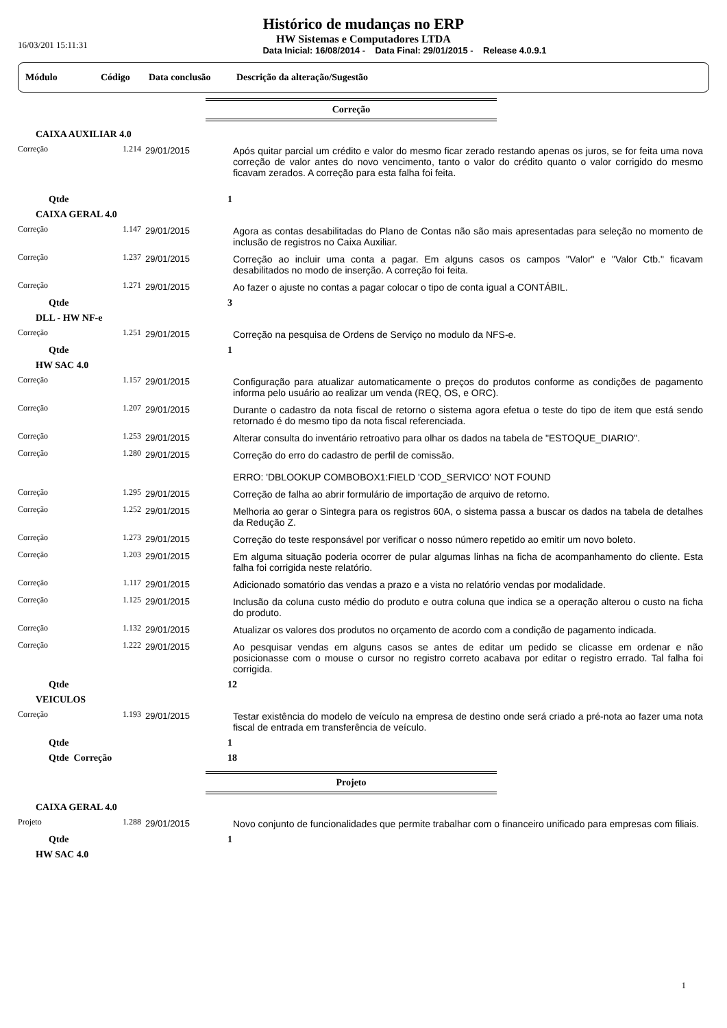16/03/201 15:11:31
Histórico de mudanças no ERP
HW Sistemas e Computadores LTDA
Data Inicial: 16/08/2014 - Data Final: 29/01/2015 - Release 4.0.9.1
Módulo Código Data conclusão Descrição da alteração/Sugestão
Correção
| CAIXA AUXILIAR 4.0 | | | |
| Correção | 1.214 | 29/01/2015 | Após quitar parcial um crédito e valor do mesmo ficar zerado restando apenas os juros, se for feita uma nova correção de valor antes do novo vencimento, tanto o valor do crédito quanto o valor corrigido do mesmo ficavam zerados. A correção para esta falha foi feita. |
| Qtde | | | 1 |
| CAIXA GERAL 4.0 | | | |
| Correção | 1.147 | 29/01/2015 | Agora as contas desabilitadas do Plano de Contas não são mais apresentadas para seleção no momento de inclusão de registros no Caixa Auxiliar. |
| Correção | 1.237 | 29/01/2015 | Correção ao incluir uma conta a pagar. Em alguns casos os campos "Valor" e "Valor Ctb." ficavam desabilitados no modo de inserção. A correção foi feita. |
| Correção | 1.271 | 29/01/2015 | Ao fazer o ajuste no contas a pagar colocar o tipo de conta igual a CONTÁBIL. |
| Qtde | | | 3 |
| DLL - HW NF-e | | | |
| Correção | 1.251 | 29/01/2015 | Correção na pesquisa de Ordens de Serviço no modulo da NFS-e. |
| Qtde | | | 1 |
| HW SAC 4.0 | | | |
| Correção | 1.157 | 29/01/2015 | Configuração para atualizar automaticamente o preços do produtos conforme as condições de pagamento informa pelo usuário ao realizar um venda (REQ, OS, e ORC). |
| Correção | 1.207 | 29/01/2015 | Durante o cadastro da nota fiscal de retorno o sistema agora efetua o teste do tipo de item que está sendo retornado é do mesmo tipo da nota fiscal referenciada. |
| Correção | 1.253 | 29/01/2015 | Alterar consulta do inventário retroativo para olhar os dados na tabela de "ESTOQUE_DIARIO". |
| Correção | 1.280 | 29/01/2015 | Correção do erro do cadastro de perfil de comissão. ERRO: 'DBLOOKUP COMBOBOX1:FIELD 'COD_SERVICO' NOT FOUND |
| Correção | 1.295 | 29/01/2015 | Correção de falha ao abrir formulário de importação de arquivo de retorno. |
| Correção | 1.252 | 29/01/2015 | Melhoria ao gerar o Sintegra para os registros 60A, o sistema passa a buscar os dados na tabela de detalhes da Redução Z. |
| Correção | 1.273 | 29/01/2015 | Correção do teste responsável por verificar o nosso número repetido ao emitir um novo boleto. |
| Correção | 1.203 | 29/01/2015 | Em alguma situação poderia ocorrer de pular algumas linhas na ficha de acompanhamento do cliente. Esta falha foi corrigida neste relatório. |
| Correção | 1.117 | 29/01/2015 | Adicionado somatório das vendas a prazo e a vista no relatório vendas por modalidade. |
| Correção | 1.125 | 29/01/2015 | Inclusão da coluna custo médio do produto e outra coluna que indica se a operação alterou o custo na ficha do produto. |
| Correção | 1.132 | 29/01/2015 | Atualizar os valores dos produtos no orçamento de acordo com a condição de pagamento indicada. |
| Correção | 1.222 | 29/01/2015 | Ao pesquisar vendas em alguns casos se antes de editar um pedido se clicasse em ordenar e não posicionasse com o mouse o cursor no registro correto acabava por editar o registro errado. Tal falha foi corrigida. |
| Qtde | | | 12 |
| VEICULOS | | | |
| Correção | 1.193 | 29/01/2015 | Testar existência do modelo de veículo na empresa de destino onde será criado a pré-nota ao fazer uma nota fiscal de entrada em transferência de veículo. |
| Qtde | | | 1 |
| Qtde Correção | | | 18 |
Projeto
| CAIXA GERAL 4.0 | | | |
| Projeto | 1.288 | 29/01/2015 | Novo conjunto de funcionalidades que permite trabalhar com o financeiro unificado para empresas com filiais. |
| Qtde | | | 1 |
| HW SAC 4.0 | | | |
1